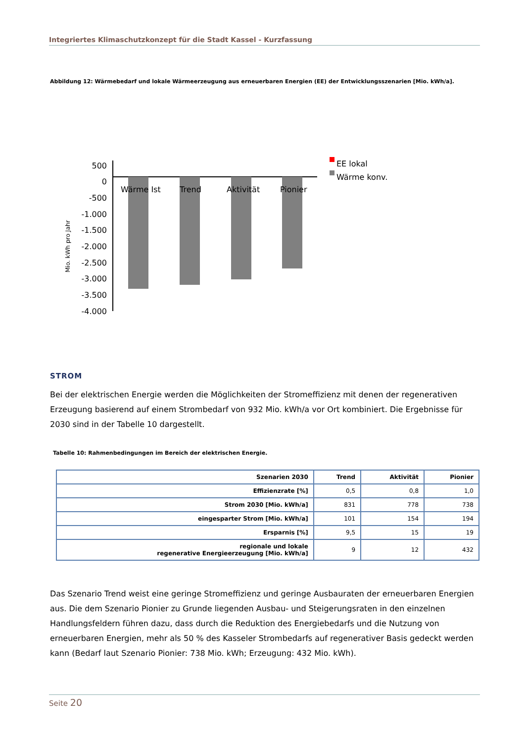Integriertes Klimaschutzkonzept für die Stadt Kassel - Kurzfassung
Abbildung 12: Wärmebedarf und lokale Wärmeerzeugung aus erneuerbaren Energien (EE) der Entwicklungsszenarien [Mio. kWh/a].
Mio. kWh pro Jahr
500
0
-500
-1.000
-1.500
-2.000
-2.500
-3.000
-3.500
-4.000
Wärme Ist
Trend
Aktivität
Pionier
EE lokal
Wärme konv.
STROM
Bei der elektrischen Energie werden die Möglichkeiten der Stromeffizienz mit denen der regenerativen Erzeugung basierend auf einem Strombedarf von 932 Mio. kWh/a vor Ort kombiniert. Die Ergebnisse für 2030 sind in der Tabelle 10 dargestellt.
Tabelle 10: Rahmenbedingungen im Bereich der elektrischen Energie.
| Szenarien 2030 | Trend | Aktivität | Pionier |
| --- | --- | --- | --- |
| Effizienzrate [%] | 0,5 | 0,8 | 1,0 |
| Strom 2030 [Mio. kWh/a] | 831 | 778 | 738 |
| eingesparter Strom [Mio. kWh/a] | 101 | 154 | 194 |
| Ersparnis [%] | 9,5 | 15 | 19 |
| regionale und lokale regenerative Energieerzeugung [Mio. kWh/a] | 9 | 12 | 432 |
Das Szenario Trend weist eine geringe Stromeffizienz und geringe Ausbauraten der erneuerbaren Energien aus. Die dem Szenario Pionier zu Grunde liegenden Ausbau- und Steigerungsraten in den einzelnen Handlungsfeldern führen dazu, dass durch die Reduktion des Energiebedarfs und die Nutzung von erneuerbaren Energien, mehr als 50 % des Kasseler Strombedarfs auf regenerativer Basis gedeckt werden kann (Bedarf laut Szenario Pionier: 738 Mio. kWh; Erzeugung: 432 Mio. kWh).
Seite 20